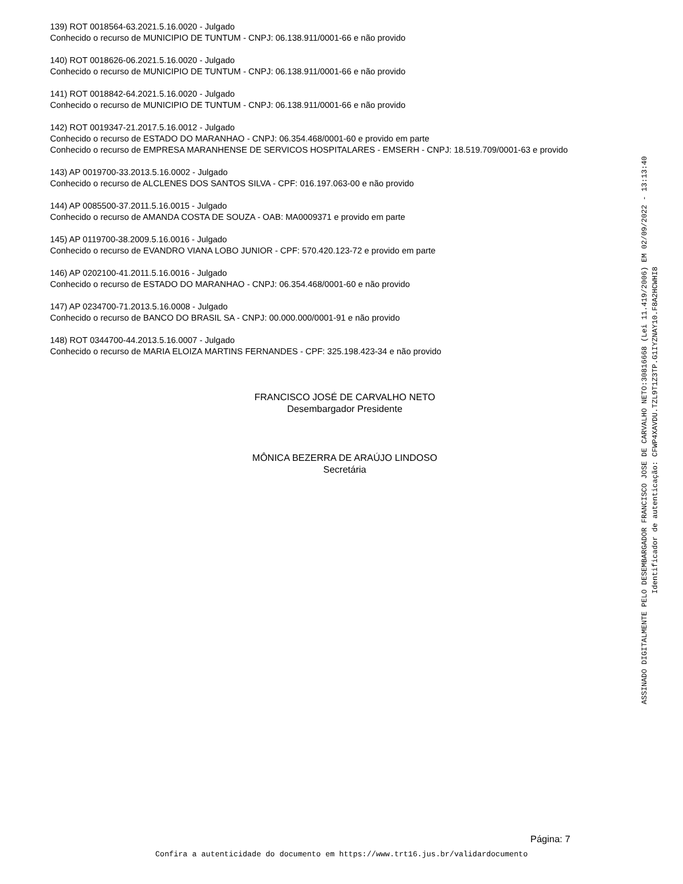139) ROT 0018564-63.2021.5.16.0020 - Julgado
Conhecido o recurso de MUNICIPIO DE TUNTUM - CNPJ: 06.138.911/0001-66 e não provido
140) ROT 0018626-06.2021.5.16.0020 - Julgado
Conhecido o recurso de MUNICIPIO DE TUNTUM - CNPJ: 06.138.911/0001-66 e não provido
141) ROT 0018842-64.2021.5.16.0020 - Julgado
Conhecido o recurso de MUNICIPIO DE TUNTUM - CNPJ: 06.138.911/0001-66 e não provido
142) ROT 0019347-21.2017.5.16.0012 - Julgado
Conhecido o recurso de ESTADO DO MARANHAO - CNPJ: 06.354.468/0001-60 e provido em parte
Conhecido o recurso de EMPRESA MARANHENSE DE SERVICOS HOSPITALARES - EMSERH - CNPJ: 18.519.709/0001-63 e provido
143) AP 0019700-33.2013.5.16.0002 - Julgado
Conhecido o recurso de ALCLENES DOS SANTOS SILVA - CPF: 016.197.063-00 e não provido
144) AP 0085500-37.2011.5.16.0015 - Julgado
Conhecido o recurso de AMANDA COSTA DE SOUZA - OAB: MA0009371 e provido em parte
145) AP 0119700-38.2009.5.16.0016 - Julgado
Conhecido o recurso de EVANDRO VIANA LOBO JUNIOR - CPF: 570.420.123-72 e provido em parte
146) AP 0202100-41.2011.5.16.0016 - Julgado
Conhecido o recurso de ESTADO DO MARANHAO - CNPJ: 06.354.468/0001-60 e não provido
147) AP 0234700-71.2013.5.16.0008 - Julgado
Conhecido o recurso de BANCO DO BRASIL SA - CNPJ: 00.000.000/0001-91 e não provido
148) ROT 0344700-44.2013.5.16.0007 - Julgado
Conhecido o recurso de MARIA ELOIZA MARTINS FERNANDES - CPF: 325.198.423-34 e não provido
FRANCISCO JOSÉ DE CARVALHO NETO
Desembargador Presidente
MÔNICA BEZERRA DE ARAÚJO LINDOSO
Secretária
ASSINADO DIGITALMENTE PELO DESEMBARGADOR FRANCISCO JOSE DE CARVALHO NETO:30816668 (Lei 11.419/2006) EM 02/09/2022 - 13:13:40
Identificador de autenticação: CFWP4XAVDU.TZL9T1Z3TP.G1IYZNAY10.F8A2HCWHI8
Página: 7
Confira a autenticidade do documento em https://www.trt16.jus.br/validardocumento